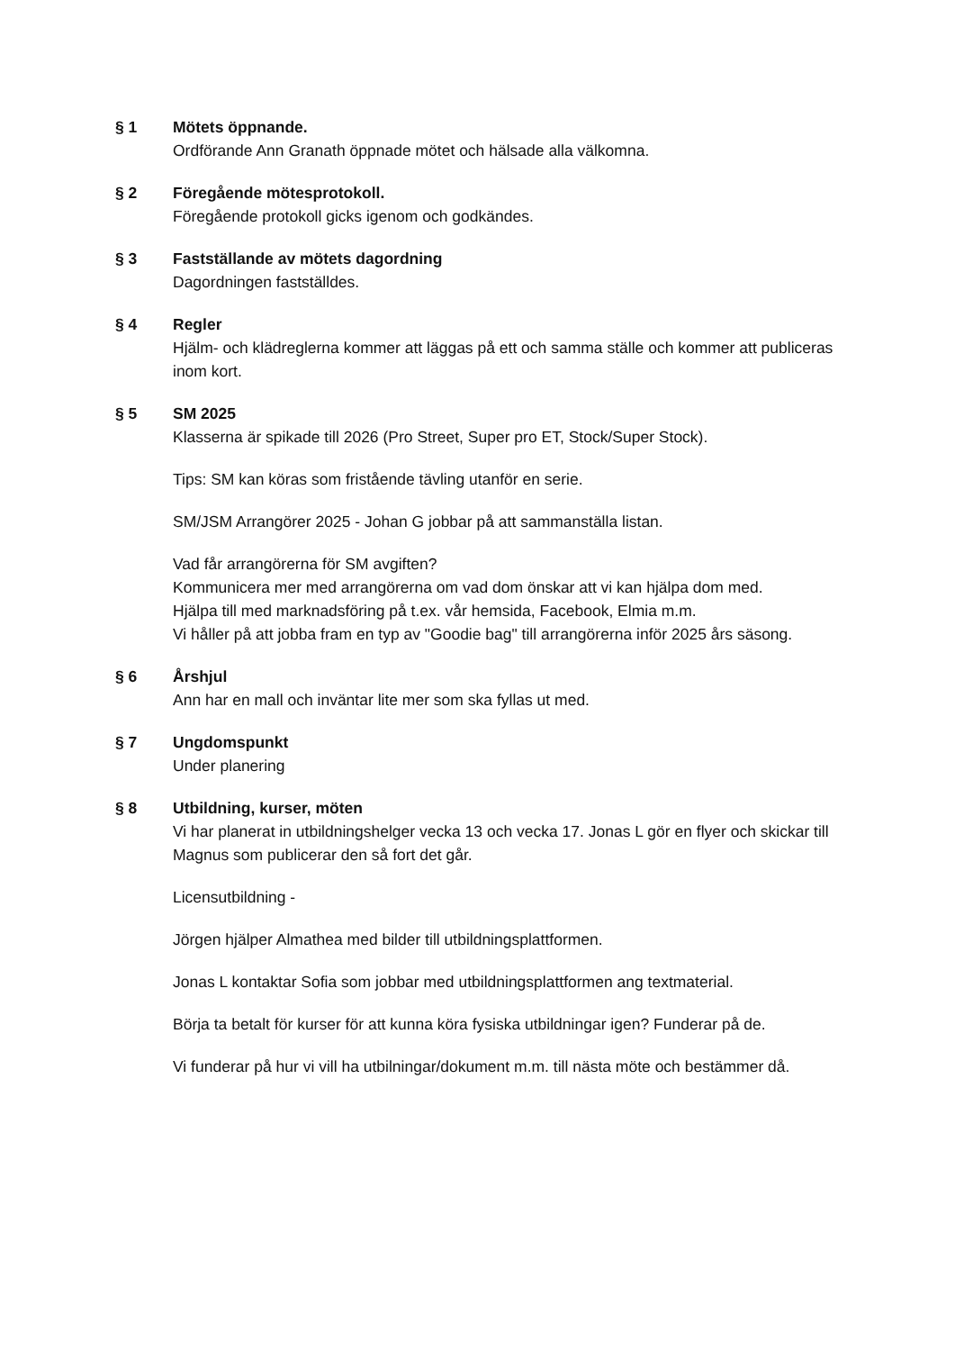§ 1 Mötets öppnande.
Ordförande Ann Granath öppnade mötet och hälsade alla välkomna.
§ 2 Föregående mötesprotokoll.
Föregående protokoll gicks igenom och godkändes.
§ 3 Fastställande av mötets dagordning
Dagordningen fastställdes.
§ 4 Regler
Hjälm- och klädreglerna kommer att läggas på ett och samma ställe och kommer att publiceras inom kort.
§ 5 SM 2025
Klasserna är spikade till 2026 (Pro Street, Super pro ET, Stock/Super Stock).
Tips: SM kan köras som fristående tävling utanför en serie.
SM/JSM Arrangörer 2025 - Johan G jobbar på att sammanställa listan.
Vad får arrangörerna för SM avgiften?
Kommunicera mer med arrangörerna om vad dom önskar att vi kan hjälpa dom med.
Hjälpa till med marknadsföring på t.ex. vår hemsida, Facebook, Elmia m.m.
Vi håller på att jobba fram en typ av "Goodie bag" till arrangörerna inför 2025 års säsong.
§ 6 Årshjul
Ann har en mall och inväntar lite mer som ska fyllas ut med.
§ 7 Ungdomspunkt
Under planering
§ 8 Utbildning, kurser, möten
Vi har planerat in utbildningshelger vecka 13 och vecka 17. Jonas L gör en flyer och skickar till Magnus som publicerar den så fort det går.
Licensutbildning -
Jörgen hjälper Almathea med bilder till utbildningsplattformen.
Jonas L kontaktar Sofia som jobbar med utbildningsplattformen ang textmaterial.
Börja ta betalt för kurser för att kunna köra fysiska utbildningar igen? Funderar på de.
Vi funderar på hur vi vill ha utbilningar/dokument m.m. till nästa möte och bestämmer då.